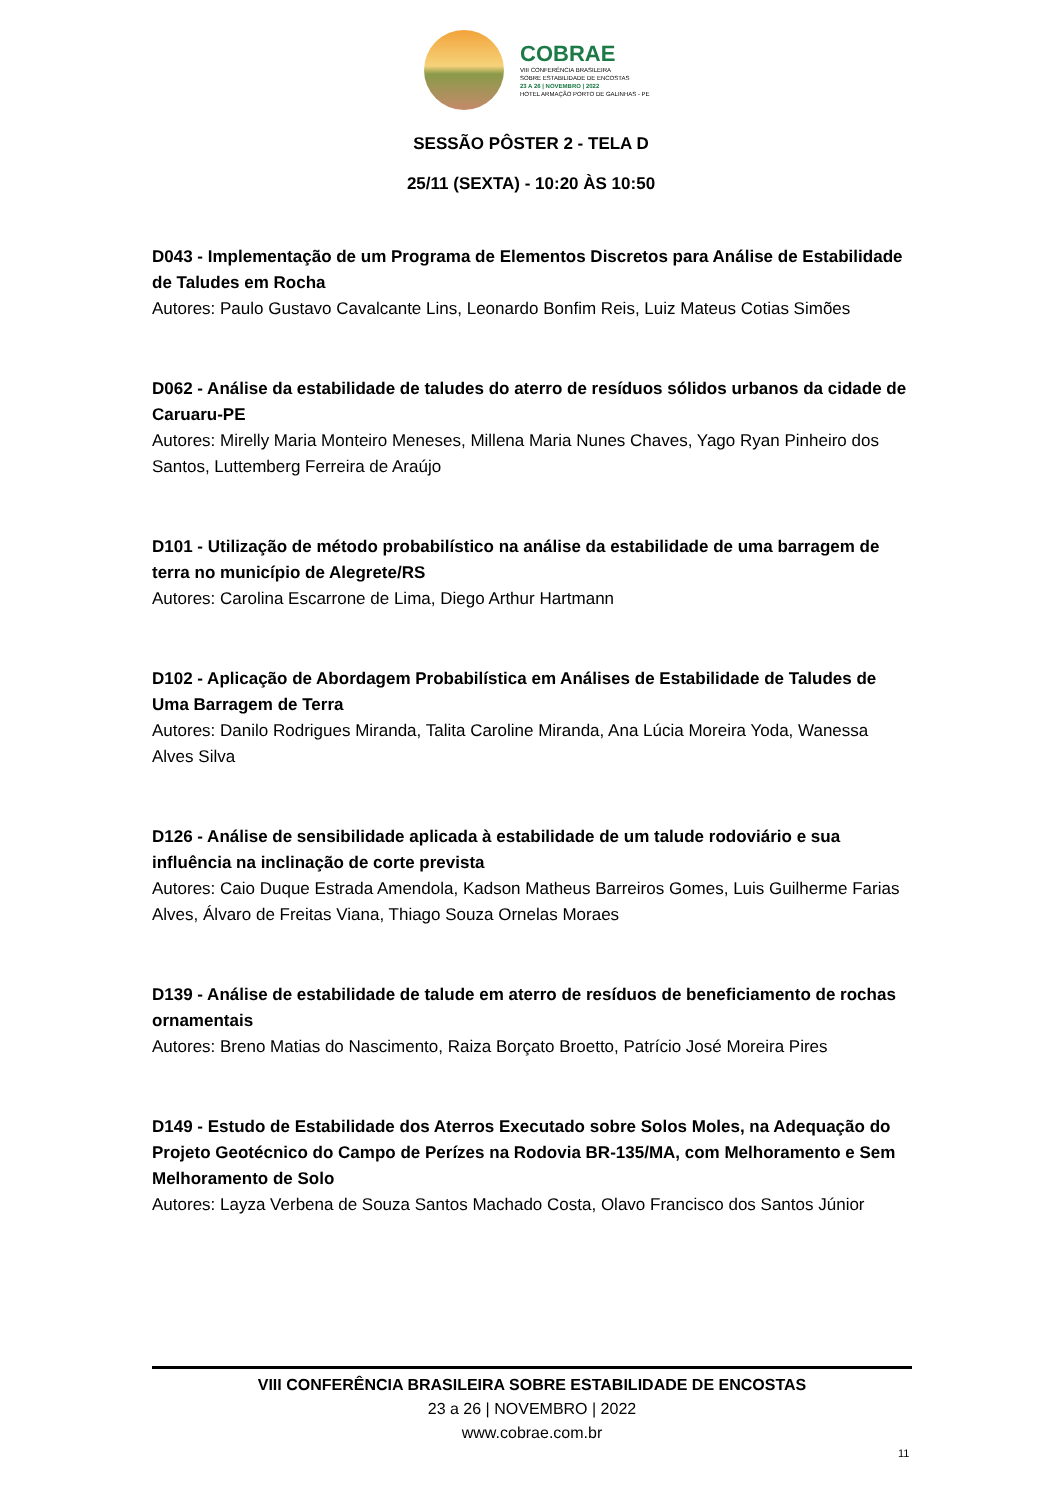COBRAE
VIII CONFERÊNCIA BRASILEIRA
SOBRE ESTABILIDADE DE ENCOSTAS
23 A 26 | NOVEMBRO | 2022
HOTEL ARMAÇÃO PORTO DE GALINHAS - PE
SESSÃO PÔSTER 2 - TELA D
25/11 (SEXTA) - 10:20 ÀS 10:50
D043 - Implementação de um Programa de Elementos Discretos para Análise de Estabilidade de Taludes em Rocha
Autores: Paulo Gustavo Cavalcante Lins, Leonardo Bonfim Reis, Luiz Mateus Cotias Simões
D062 - Análise da estabilidade de taludes do aterro de resíduos sólidos urbanos da cidade de Caruaru-PE
Autores: Mirelly Maria Monteiro Meneses, Millena Maria Nunes Chaves, Yago Ryan Pinheiro dos Santos, Luttemberg Ferreira de Araújo
D101 - Utilização de método probabilístico na análise da estabilidade de uma barragem de terra no município de Alegrete/RS
Autores: Carolina Escarrone de Lima, Diego Arthur Hartmann
D102 - Aplicação de Abordagem Probabilística em Análises de Estabilidade de Taludes de Uma Barragem de Terra
Autores: Danilo Rodrigues Miranda, Talita Caroline Miranda, Ana Lúcia Moreira Yoda, Wanessa Alves Silva
D126 - Análise de sensibilidade aplicada à estabilidade de um talude rodoviário e sua influência na inclinação de corte prevista
Autores: Caio Duque Estrada Amendola, Kadson Matheus Barreiros Gomes, Luis Guilherme Farias Alves, Álvaro de Freitas Viana, Thiago Souza Ornelas Moraes
D139 - Análise de estabilidade de talude em aterro de resíduos de beneficiamento de rochas ornamentais
Autores: Breno Matias do Nascimento, Raiza Borçato Broetto, Patrício José Moreira Pires
D149 - Estudo de Estabilidade dos Aterros Executado sobre Solos Moles, na Adequação do Projeto Geotécnico do Campo de Perízes na Rodovia BR-135/MA, com Melhoramento e Sem Melhoramento de Solo
Autores: Layza Verbena de Souza Santos Machado Costa, Olavo Francisco dos Santos Júnior
VIII CONFERÊNCIA BRASILEIRA SOBRE ESTABILIDADE DE ENCOSTAS
23 a 26 | NOVEMBRO | 2022
www.cobrae.com.br
11